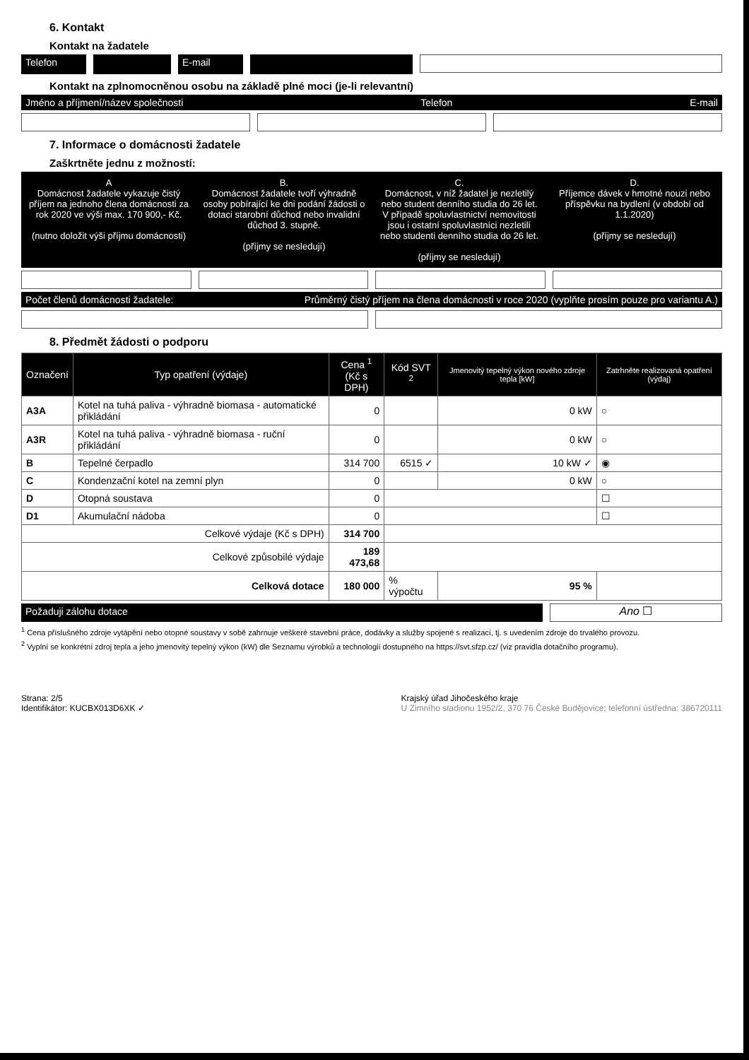6. Kontakt
Kontakt na žadatele
Telefon E-mail
Kontakt na zplnomocněnou osobu na základě plné moci (je-li relevantní)
Jméno a příjmení/název společnosti Telefon E-mail
7. Informace o domácnosti žadatele
Zaškrtněte jednu z možností:
A
Domácnost žadatele vykazuje čistý příjem na jednoho člena domácnosti za rok 2020 ve výši max. 170 900,- Kč.
(nutno doložit výši příjmu domácnosti)
B.
Domácnost žadatele tvoří výhradně osoby pobírající ke dni podání žádosti o dotaci starobní důchod nebo invalidní důchod 3. stupně.
(příjmy se nesledují)
C.
Domácnost, v níž žadatel je nezletilý nebo student denního studia do 26 let. V případě spoluvlastnictví nemovitosti jsou i ostatní spoluvlastníci nezletilí nebo studenti denního studia do 26 let.
(příjmy se nesledují)
D.
Příjemce dávek v hmotné nouzi nebo příspěvku na bydlení (v období od 1.1.2020)
(příjmy se nesledují)
Počet členů domácnosti žadatele: Průměrný čistý příjem na člena domácnosti v roce 2020 (vyplňte prosím pouze pro variantu A.)
8. Předmět žádosti o podporu
| Označení | Typ opatření (výdaje) | Cena <sup>1</sup> (Kč s DPH) | Kód SVT <sup>2</sup> | Jmenovitý tepelný výkon nového zdroje tepla [kW] | Zatrhněte realizovaná opatření (výdaj) |
| --- | --- | --- | --- | --- | --- |
| A3A | Kotel na tuhá paliva - výhradně biomasa - automatické přikládání | 0 | | 0 kW | ○ |
| A3R | Kotel na tuhá paliva - výhradně biomasa - ruční přikládání | 0 | | 0 kW | ○ |
| B | Tepelné čerpadlo | 314 700 | 6515 ✓ | 10 kW ✓ | ◉ |
| C | Kondenzační kotel na zemní plyn | 0 | | 0 kW | ○ |
| D | Otopná soustava | 0 | | | ☐ |
| D1 | Akumulační nádoba | 0 | | | ☐ |
| Celkové výdaje (Kč s DPH) | | 314 700 | | | |
| Celkové způsobilé výdaje | | 189 473,68 | | | |
| Celková dotace | | 180 000 | % výpočtu | 95 % | |
Požaduji zálohu dotace
Ano ☐
<sup>1</sup> Cena příslušného zdroje vytápění nebo otopné soustavy v sobě zahrnuje veškeré stavební práce, dodávky a služby spojené s realizací, tj. s uvedením zdroje do trvalého provozu.
<sup>2</sup> Vyplní se konkrétní zdroj tepla a jeho jmenovitý tepelný výkon (kW) dle Seznamu výrobků a technologií dostupného na https://svt.sfzp.cz/ (viz pravidla dotačního programu).
Strana: 2/5
Identifikátor: KUCBX013D6XK ✓
Krajský úřad Jihočeského kraje
U Zimního stadionu 1952/2, 370 76 České Budějovice; telefonní ústředna: 386720111